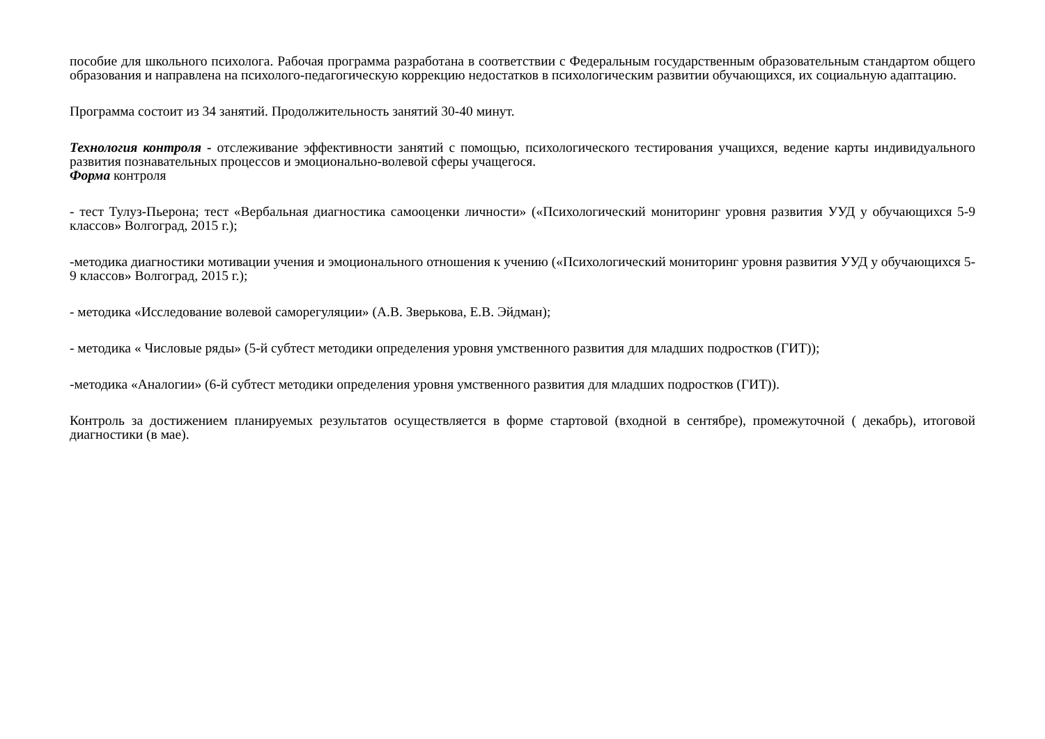пособие для школьного психолога. Рабочая программа разработана в соответствии с Федеральным государственным образовательным стандартом общего образования и направлена на психолого-педагогическую коррекцию недостатков в психологическим развитии обучающихся, их социальную адаптацию.
Программа состоит из 34 занятий. Продолжительность занятий 30-40 минут.
Технология контроля - отслеживание эффективности занятий с помощью, психологического тестирования учащихся, ведение карты индивидуального развития познавательных процессов и эмоционально-волевой сферы учащегося.
Форма контроля
- тест Тулуз-Пьерона; тест «Вербальная диагностика самооценки личности» («Психологический мониторинг уровня развития УУД у обучающихся 5-9 классов» Волгоград, 2015 г.);
-методика диагностики мотивации учения и эмоционального отношения к учению («Психологический мониторинг уровня развития УУД у обучающихся 5-9 классов» Волгоград, 2015 г.);
- методика «Исследование волевой саморегуляции» (А.В. Зверькова, Е.В. Эйдман);
- методика « Числовые ряды» (5-й субтест методики определения уровня умственного развития для младших подростков (ГИТ));
-методика «Аналогии» (6-й субтест методики определения уровня умственного развития для младших подростков (ГИТ)).
Контроль за достижением планируемых результатов осуществляется в форме стартовой (входной в сентябре), промежуточной ( декабрь), итоговой диагностики (в мае).